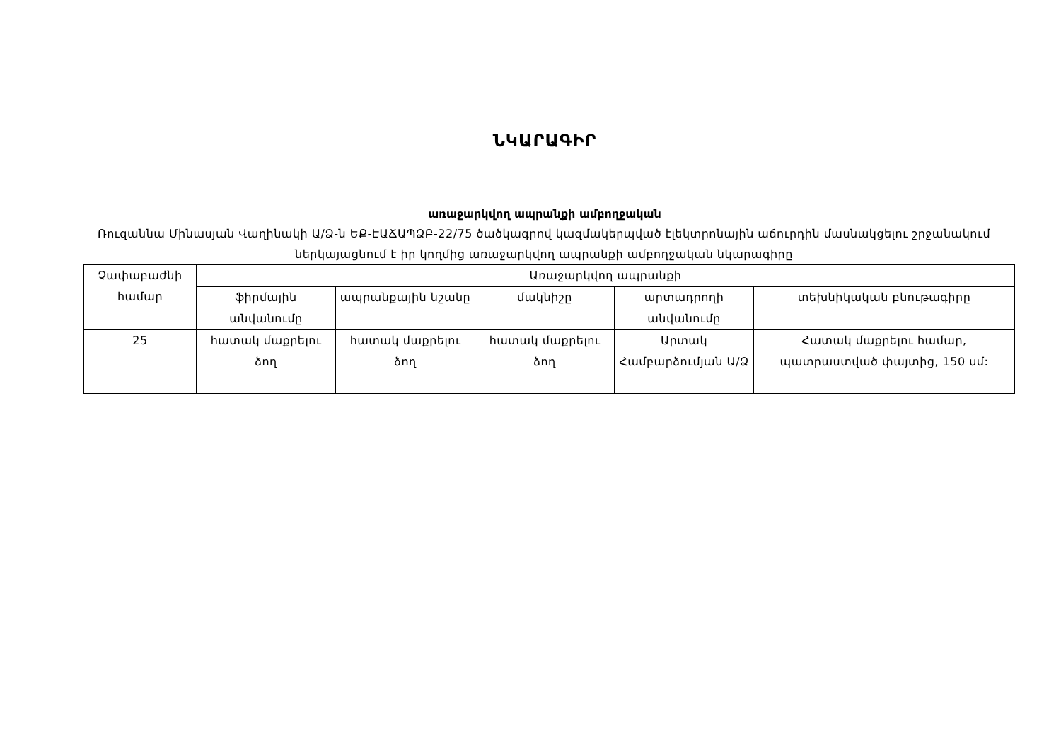ՆԿԱՐԱԳԻՐ
առաջարկվող ապրանքի ամբողջական
Ռուզաննա Մինասյան Վաղինակի Ա/Ձ-ն ԵՔ-ԷԱՃԱՊՁԲ-22/75 ծածկագրով կազմակերպված էլեկտրոնային աճուրդին մասնակցելու շրջանակում ներկայացնում է իր կողմից առաջարկվող ապրանքի ամբողջական նկարագիրը
| Չափաբաժնի համար | Առաջարկվող ապրանքի | | | | |
| --- | --- | --- | --- | --- | --- |
| | ֆիրմային անվանումը | ապրանքային նշանը | մակնիշը | արտադրողի անվանումը | տեխնիկական բնութագիրը |
| 25 | հատակ մաքրելու ձող | հատակ մաքրելու ձող | հատակ մաքրելու ձող | Արտակ Համբարձումյան Ա/Ձ | Հատակ մաքրելու համար, պատրաստված փայտից, 150 սմ: |